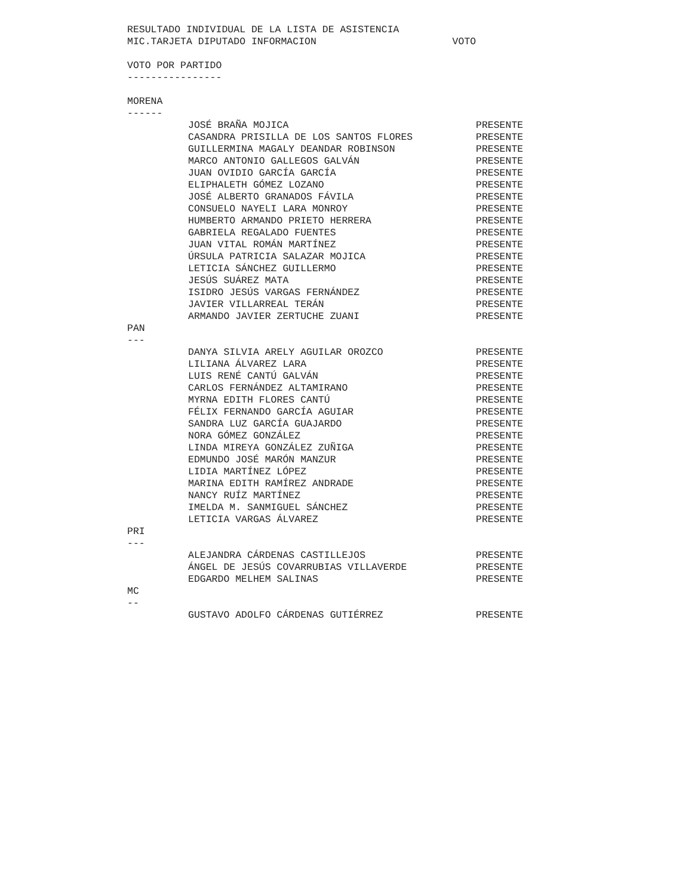RESULTADO INDIVIDUAL DE LA LISTA DE ASISTENCIA
MIC.TARJETA DIPUTADO INFORMACION                       VOTO

VOTO POR PARTIDO
----------------

MORENA
------
| JOSÉ BRAÑA MOJICA | PRESENTE |
| CASANDRA PRISILLA DE LOS SANTOS FLORES | PRESENTE |
| GUILLERMINA MAGALY DEANDAR ROBINSON | PRESENTE |
| MARCO ANTONIO GALLEGOS GALVÁN | PRESENTE |
| JUAN OVIDIO GARCÍA GARCÍA | PRESENTE |
| ELIPHALETH GÓMEZ LOZANO | PRESENTE |
| JOSÉ ALBERTO GRANADOS FÁVILA | PRESENTE |
| CONSUELO NAYELI LARA MONROY | PRESENTE |
| HUMBERTO ARMANDO PRIETO HERRERA | PRESENTE |
| GABRIELA REGALADO FUENTES | PRESENTE |
| JUAN VITAL ROMÁN MARTÍNEZ | PRESENTE |
| ÚRSULA PATRICIA SALAZAR MOJICA | PRESENTE |
| LETICIA SÁNCHEZ GUILLERMO | PRESENTE |
| JESÚS SUÁREZ MATA | PRESENTE |
| ISIDRO JESÚS VARGAS FERNÁNDEZ | PRESENTE |
| JAVIER VILLARREAL TERÁN | PRESENTE |
| ARMANDO JAVIER ZERTUCHE ZUANI | PRESENTE |
PAN
---
| DANYA SILVIA ARELY AGUILAR OROZCO | PRESENTE |
| LILIANA ÁLVAREZ LARA | PRESENTE |
| LUIS RENÉ CANTÚ GALVÁN | PRESENTE |
| CARLOS FERNÁNDEZ ALTAMIRANO | PRESENTE |
| MYRNA EDITH FLORES CANTÚ | PRESENTE |
| FÉLIX FERNANDO GARCÍA AGUIAR | PRESENTE |
| SANDRA LUZ GARCÍA GUAJARDO | PRESENTE |
| NORA GÓMEZ GONZÁLEZ | PRESENTE |
| LINDA MIREYA GONZÁLEZ ZUÑIGA | PRESENTE |
| EDMUNDO JOSÉ MARÓN MANZUR | PRESENTE |
| LIDIA MARTÍNEZ LÓPEZ | PRESENTE |
| MARINA EDITH RAMÍREZ ANDRADE | PRESENTE |
| NANCY RUÍZ MARTÍNEZ | PRESENTE |
| IMELDA M. SANMIGUEL SÁNCHEZ | PRESENTE |
| LETICIA VARGAS ÁLVAREZ | PRESENTE |
PRI
---
| ALEJANDRA CÁRDENAS CASTILLEJOS | PRESENTE |
| ÁNGEL DE JESÚS COVARRUBIAS VILLAVERDE | PRESENTE |
| EDGARDO MELHEM SALINAS | PRESENTE |
MC
--
| GUSTAVO ADOLFO CÁRDENAS GUTIÉRREZ | PRESENTE |